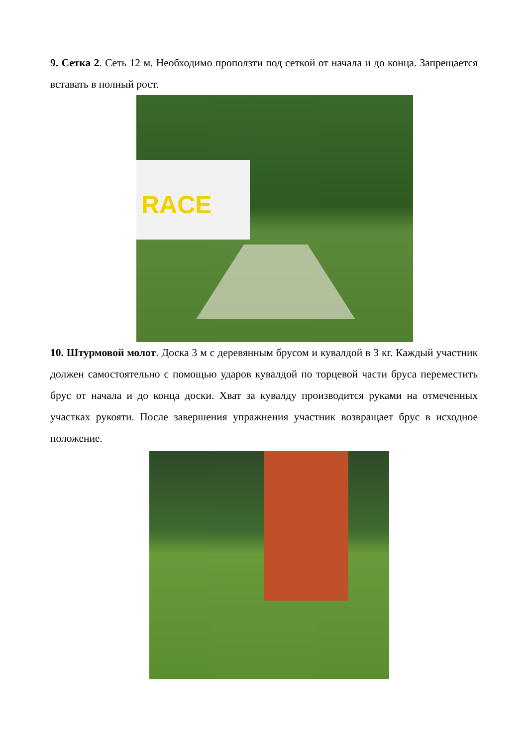9. Сетка 2. Сеть 12 м. Необходимо проползти под сеткой от начала и до конца. Запрещается вставать в полный рост.
RACE
10. Штурмовой молот. Доска 3 м с деревянным брусом и кувалдой в 3 кг. Каждый участник должен самостоятельно с помощью ударов кувалдой по торцевой части бруса переместить брус от начала и до конца доски. Хват за кувалду производится руками на отмеченных участках рукояти. После завершения упражнения участник возвращает брус в исходное положение.